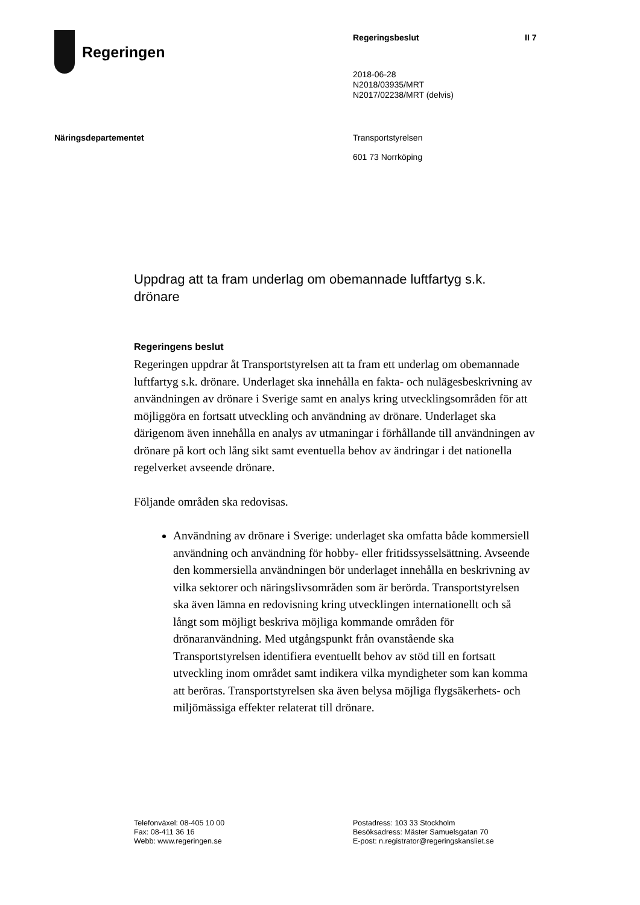Regeringen
Regeringsbeslut II 7
2018-06-28
N2018/03935/MRT
N2017/02238/MRT (delvis)
Näringsdepartementet Transportstyrelsen
601 73 Norrköping
Uppdrag att ta fram underlag om obemannade luftfartyg s.k. drönare
Regeringens beslut
Regeringen uppdrar åt Transportstyrelsen att ta fram ett underlag om obemannade luftfartyg s.k. drönare. Underlaget ska innehålla en fakta- och nulägesbeskrivning av användningen av drönare i Sverige samt en analys kring utvecklingsområden för att möjliggöra en fortsatt utveckling och användning av drönare. Underlaget ska därigenom även innehålla en analys av utmaningar i förhållande till användningen av drönare på kort och lång sikt samt eventuella behov av ändringar i det nationella regelverket avseende drönare.
Följande områden ska redovisas.
Användning av drönare i Sverige: underlaget ska omfatta både kommersiell användning och användning för hobby- eller fritids­sysselsättning. Avseende den kommersiella användningen bör underlaget innehålla en beskrivning av vilka sektorer och näringslivs­områden som är berörda. Transportstyrelsen ska även lämna en redovisning kring utvecklingen internationellt och så långt som möjligt beskriva möjliga kommande områden för drönaranvändning. Med utgångspunkt från ovanstående ska Transportstyrelsen identifiera eventuellt behov av stöd till en fortsatt utveckling inom området samt indikera vilka myndigheter som kan komma att beröras. Transportstyrelsen ska även belysa möjliga flygsäkerhets- och miljömässiga effekter relaterat till drönare.
Telefonväxel: 08-405 10 00
Fax: 08-411 36 16
Webb: www.regeringen.se
Postadress: 103 33 Stockholm
Besöksadress: Mäster Samuelsgatan 70
E-post: n.registrator@regeringskansliet.se